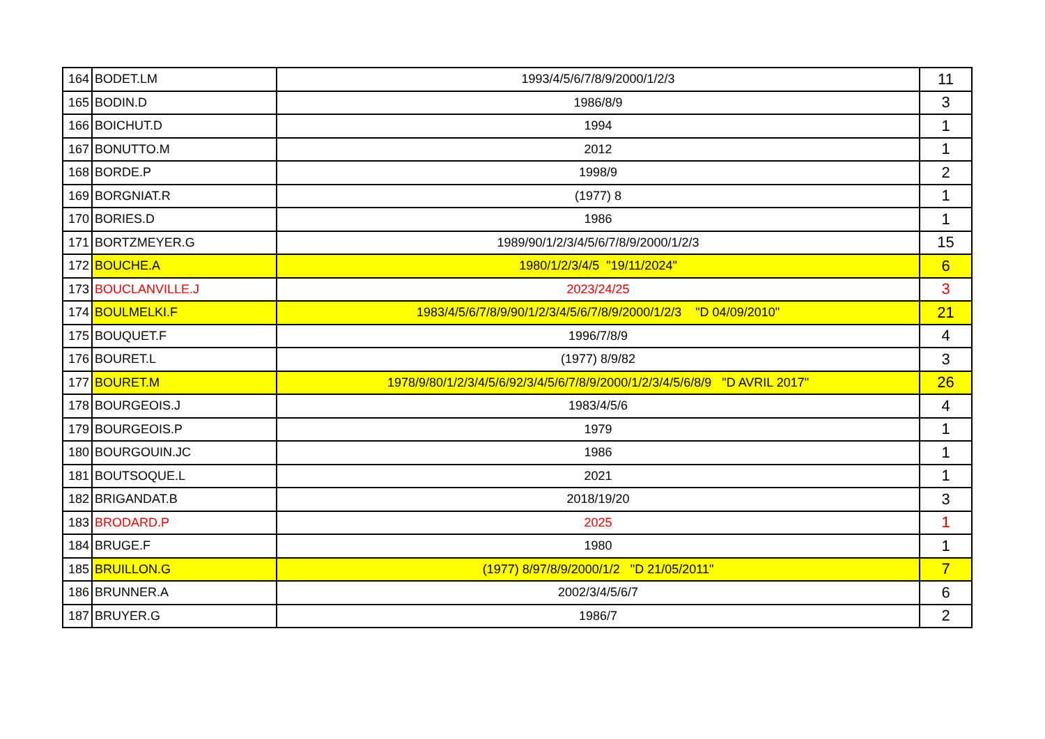| 164 | BODET.LM | 1993/4/5/6/7/8/9/2000/1/2/3 | 11 |
| 165 | BODIN.D | 1986/8/9 | 3 |
| 166 | BOICHUT.D | 1994 | 1 |
| 167 | BONUTTO.M | 2012 | 1 |
| 168 | BORDE.P | 1998/9 | 2 |
| 169 | BORGNIAT.R | (1977) 8 | 1 |
| 170 | BORIES.D | 1986 | 1 |
| 171 | BORTZMEYER.G | 1989/90/1/2/3/4/5/6/7/8/9/2000/1/2/3 | 15 |
| 172 | BOUCHE.A | 1980/1/2/3/4/5 "19/11/2024" | 6 |
| 173 | BOUCLANVILLE.J | 2023/24/25 | 3 |
| 174 | BOULMELKI.F | 1983/4/5/6/7/8/9/90/1/2/3/4/5/6/7/8/9/2000/1/2/3 "D 04/09/2010" | 21 |
| 175 | BOUQUET.F | 1996/7/8/9 | 4 |
| 176 | BOURET.L | (1977) 8/9/82 | 3 |
| 177 | BOURET.M | 1978/9/80/1/2/3/4/5/6/92/3/4/5/6/7/8/9/2000/1/2/3/4/5/6/8/9 "D AVRIL 2017" | 26 |
| 178 | BOURGEOIS.J | 1983/4/5/6 | 4 |
| 179 | BOURGEOIS.P | 1979 | 1 |
| 180 | BOURGOUIN.JC | 1986 | 1 |
| 181 | BOUTSOQUE.L | 2021 | 1 |
| 182 | BRIGANDAT.B | 2018/19/20 | 3 |
| 183 | BRODARD.P | 2025 | 1 |
| 184 | BRUGE.F | 1980 | 1 |
| 185 | BRUILLON.G | (1977) 8/97/8/9/2000/1/2 "D 21/05/2011" | 7 |
| 186 | BRUNNER.A | 2002/3/4/5/6/7 | 6 |
| 187 | BRUYER.G | 1986/7 | 2 |